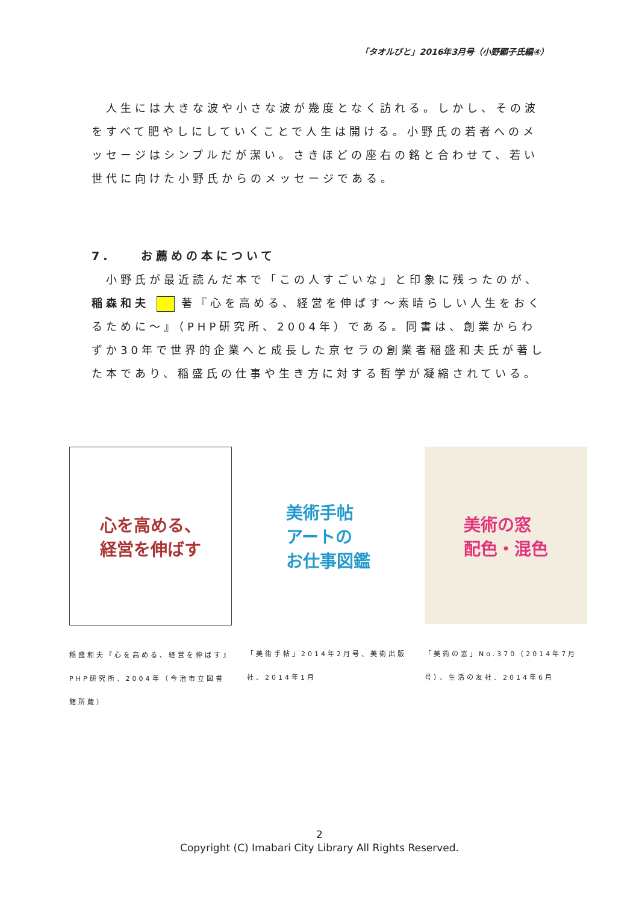「タオルびと」2016年3月号（小野顯子氏編④）
人生には大きな波や小さな波が幾度となく訪れる。しかし、その波をすべて肥やしにしていくことで人生は開ける。小野氏の若者へのメッセージはシンプルだが潔い。さきほどの座右の銘と合わせて、若い世代に向けた小野氏からのメッセージである。
7.　　お薦めの本について
小野氏が最近読んだ本で「この人すごいな」と印象に残ったのが、稲森和夫 著『心を高める、経営を伸ばす～素晴らしい人生をおくるために～』（PHP研究所、2004年）である。同書は、創業からわずか30年で世界的企業へと成長した京セラの創業者稲盛和夫氏が著した本であり、稲盛氏の仕事や生き方に対する哲学が凝縮されている。
心を高める、
経営を伸ばす
稲盛和夫『心を高める、経営を伸ばす』PHP研究所、2004年（今治市立図書館所蔵）
美術手帖
アートの
お仕事図鑑
「美術手帖」2014年2月号、美術出版社、2014年1月
美術の窓
配色・混色
「美術の窓」No.370（2014年7月号）、生活の友社、2014年6月
2
Copyright (C) Imabari City Library All Rights Reserved.